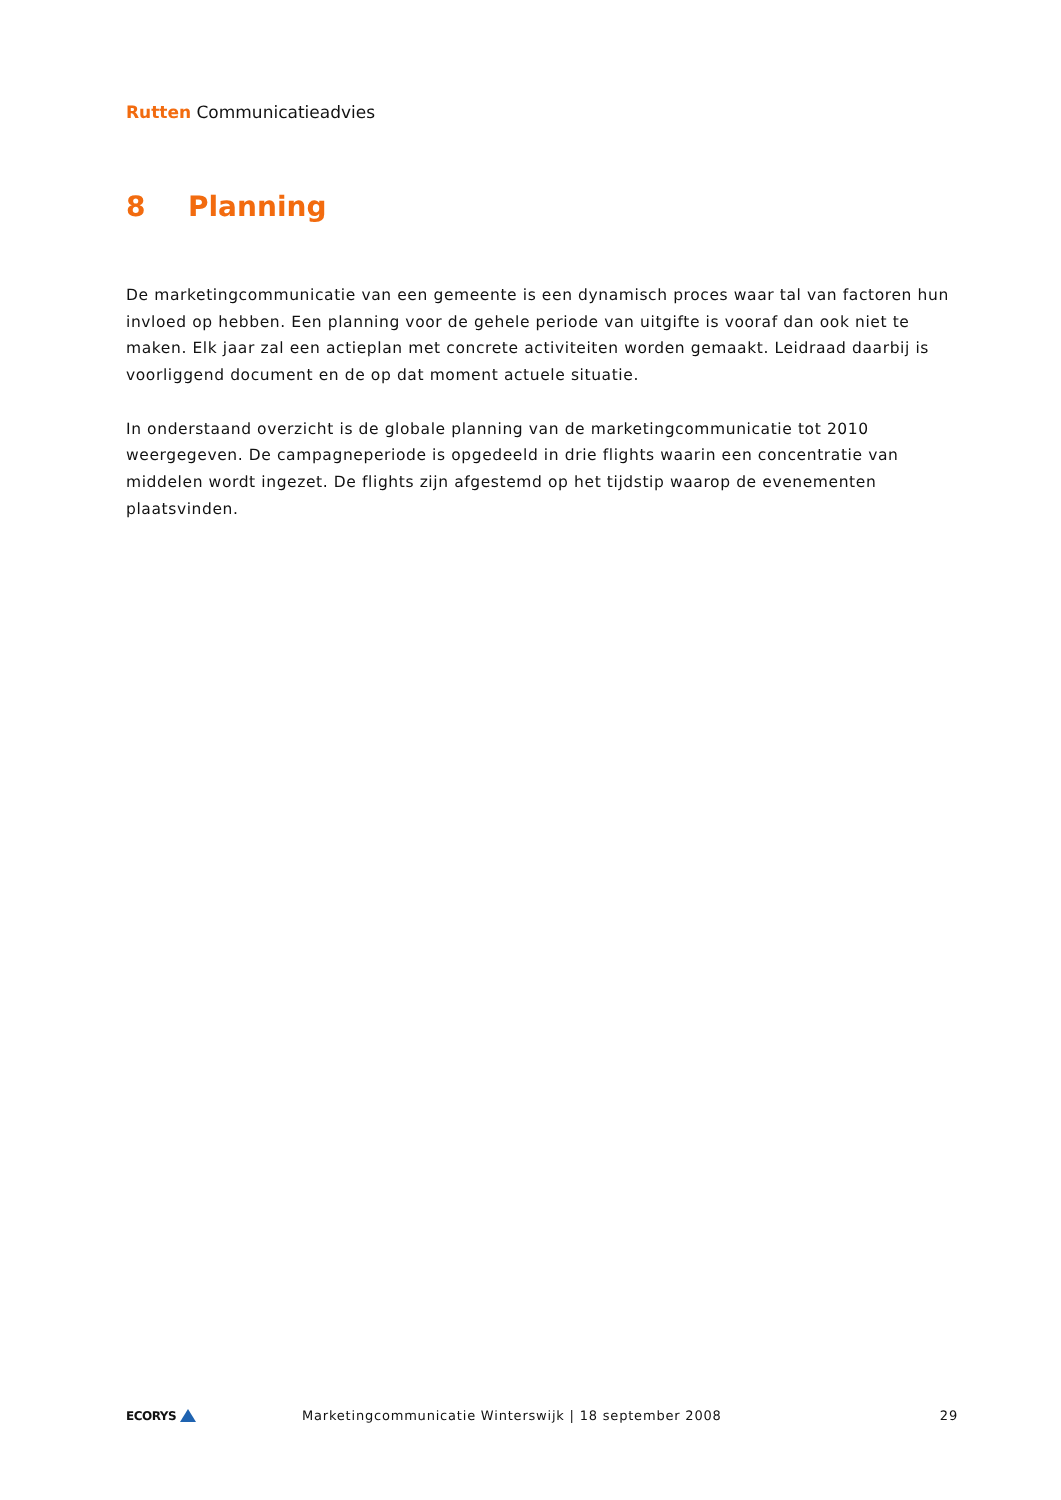Rutten Communicatieadvies
8 Planning
De marketingcommunicatie van een gemeente is een dynamisch proces waar tal van factoren hun invloed op hebben. Een planning voor de gehele periode van uitgifte is vooraf dan ook niet te maken. Elk jaar zal een actieplan met concrete activiteiten worden gemaakt. Leidraad daarbij is voorliggend document en de op dat moment actuele situatie.
In onderstaand overzicht is de globale planning van de marketingcommunicatie tot 2010 weergegeven. De campagneperiode is opgedeeld in drie flights waarin een concentratie van middelen wordt ingezet. De flights zijn afgestemd op het tijdstip waarop de evenementen plaatsvinden.
ECORYS
Marketingcommunicatie Winterswijk | 18 september 2008
29